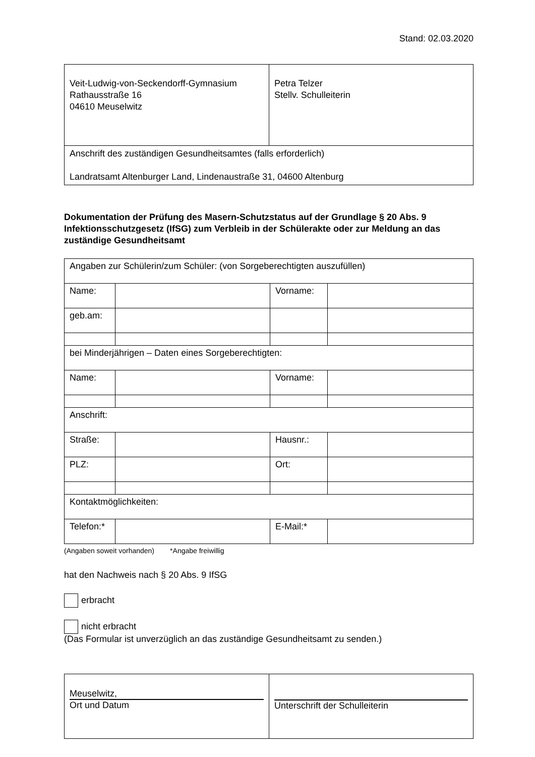Stand: 02.03.2020
| Veit-Ludwig-von-Seckendorff-Gymnasium Rathausstraße 16 04610 Meuselwitz | Petra Telzer Stellv. Schulleiterin |
| Anschrift des zuständigen Gesundheitsamtes (falls erforderlich) Landratsamt Altenburger Land, Lindenaustraße 31, 04600 Altenburg | |
Dokumentation der Prüfung des Masern-Schutzstatus auf der Grundlage § 20 Abs. 9 Infektionsschutzgesetz (IfSG) zum Verbleib in der Schülerakte oder zur Meldung an das zuständige Gesundheitsamt
| Angaben zur Schülerin/zum Schüler: (von Sorgeberechtigten auszufüllen) | | | |
| Name: | | Vorname: | |
| geb.am: | | | |
| bei Minderjährigen – Daten eines Sorgeberechtigten: | | | |
| Name: | | Vorname: | |
| Anschrift: | | | |
| Straße: | | Hausnr.: | |
| PLZ: | | Ort: | |
| Kontaktmöglichkeiten: | | | |
| Telefon:* | | E-Mail:* | |
(Angaben soweit vorhanden) *Angabe freiwillig
hat den Nachweis nach § 20 Abs. 9 IfSG
erbracht
nicht erbracht
(Das Formular ist unverzüglich an das zuständige Gesundheitsamt zu senden.)
| Meuselwitz, Ort und Datum | Unterschrift der Schulleiterin |